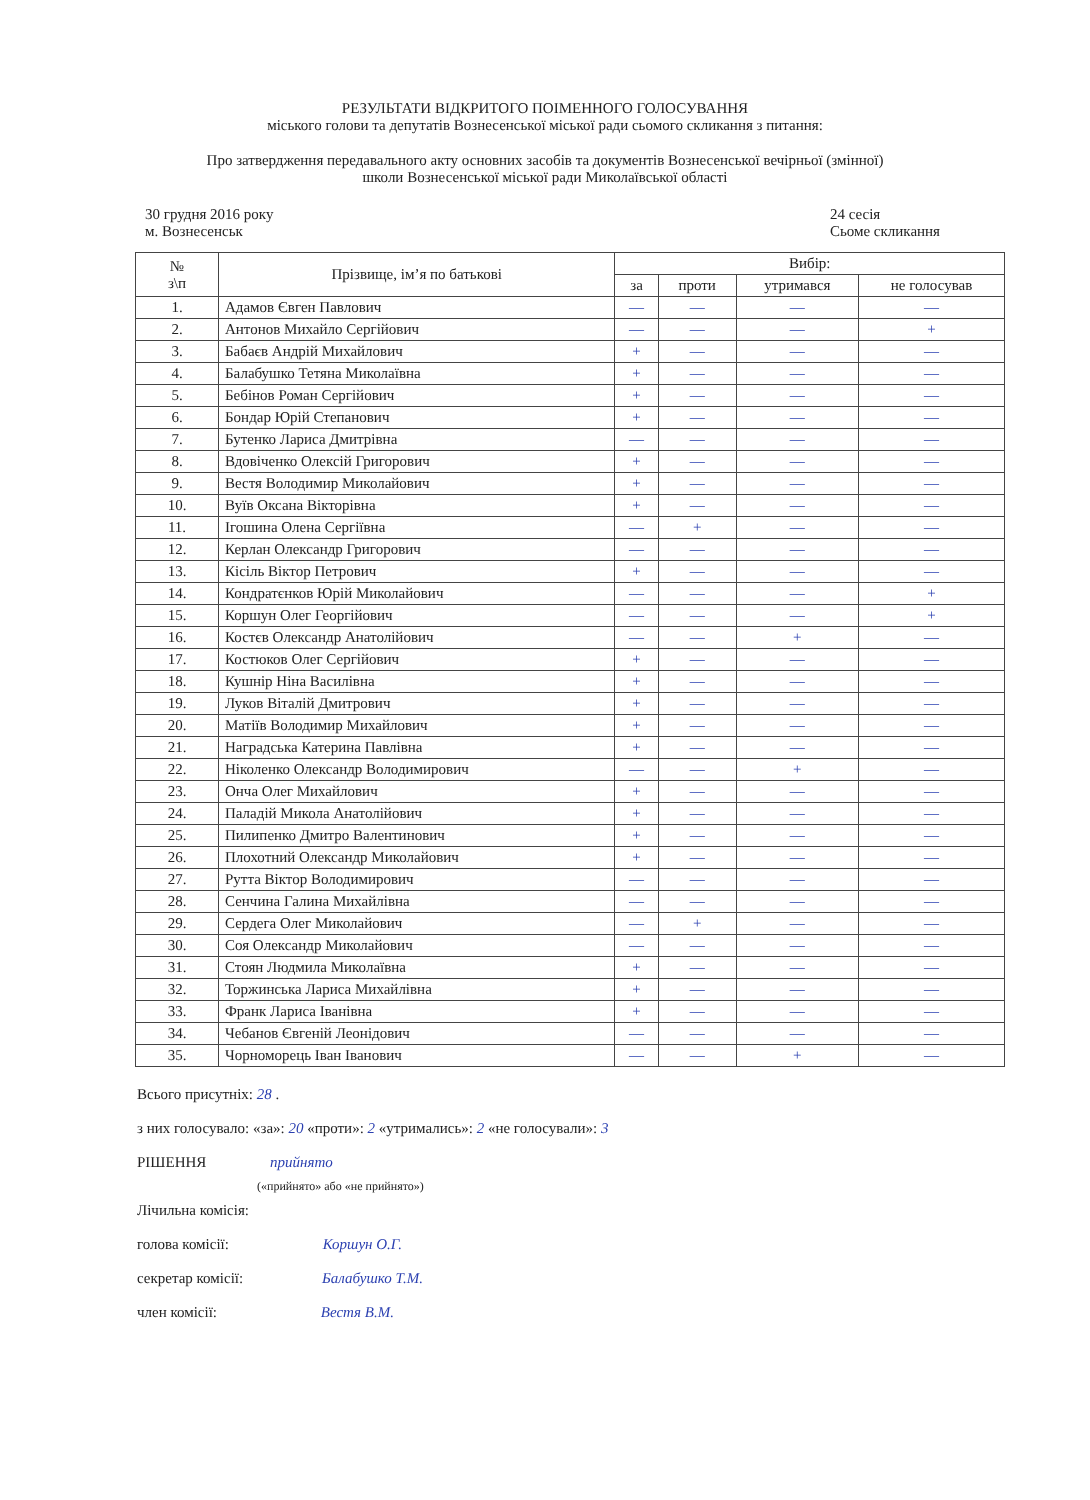РЕЗУЛЬТАТИ ВІДКРИТОГО ПОІМЕННОГО ГОЛОСУВАННЯ
міського голови та депутатів Вознесенської міської ради сьомого скликання з питання:
Про затвердження передавального акту основних засобів та документів Вознесенської вечірньої (змінної)
школи Вознесенської міської ради Миколаївської області
30 грудня 2016 року
м. Вознесенськ
24 сесія
Сьоме скликання
| № з\п | Прізвище, ім’я по батькові | Вибір: | | | |
| --- | --- | --- | --- | --- | --- |
| | | за | проти | утримався | не голосував |
| 1. | Адамов Євген Павлович | — | — | — | — |
| 2. | Антонов Михайло Сергійович | — | — | — | + |
| 3. | Бабаєв Андрій Михайлович | + | — | — | — |
| 4. | Балабушко Тетяна Миколаївна | + | — | — | — |
| 5. | Бебінов Роман Сергійович | + | — | — | — |
| 6. | Бондар Юрій Степанович | + | — | — | — |
| 7. | Бутенко Лариса Дмитрівна | — | — | — | — |
| 8. | Вдовіченко Олексій Григорович | + | — | — | — |
| 9. | Вестя Володимир Миколайович | + | — | — | — |
| 10. | Вуїв Оксана Вікторівна | + | — | — | — |
| 11. | Ігошина Олена Сергіївна | — | + | — | — |
| 12. | Керлан Олександр Григорович | — | — | — | — |
| 13. | Кісіль Віктор Петрович | + | — | — | — |
| 14. | Кондратєнков Юрій Миколайович | — | — | — | + |
| 15. | Коршун Олег Георгійович | — | — | — | + |
| 16. | Костєв Олександр Анатолійович | — | — | + | — |
| 17. | Костюков Олег Сергійович | + | — | — | — |
| 18. | Кушнір Ніна Василівна | + | — | — | — |
| 19. | Луков Віталій Дмитрович | + | — | — | — |
| 20. | Матіїв Володимир Михайлович | + | — | — | — |
| 21. | Наградська Катерина Павлівна | + | — | — | — |
| 22. | Ніколенко Олександр Володимирович | — | — | + | — |
| 23. | Онча Олег Михайлович | + | — | — | — |
| 24. | Паладій Микола Анатолійович | + | — | — | — |
| 25. | Пилипенко Дмитро Валентинович | + | — | — | — |
| 26. | Плохотний Олександр Миколайович | + | — | — | — |
| 27. | Рутта Віктор Володимирович | — | — | — | — |
| 28. | Сенчина Галина Михайлівна | — | — | — | — |
| 29. | Сердега Олег Миколайович | — | + | — | — |
| 30. | Соя Олександр Миколайович | — | — | — | — |
| 31. | Стоян Людмила Миколаївна | + | — | — | — |
| 32. | Торжинська Лариса Михайлівна | + | — | — | — |
| 33. | Франк Лариса Іванівна | + | — | — | — |
| 34. | Чебанов Євгеній Леонідович | — | — | — | — |
| 35. | Чорноморець Іван Іванович | — | — | + | — |
Всього присутніх: 28 .
з них голосувало: «за»: 20 «проти»: 2 «утримались»: 2 «не голосували»: 3
РІШЕННЯ прийнято
(«прийнято» або «не прийнято»)
Лічильна комісія:
голова комісії: Коршун О.Г.
секретар комісії: Балабушко Т.М.
член комісії: Вестя В.М.